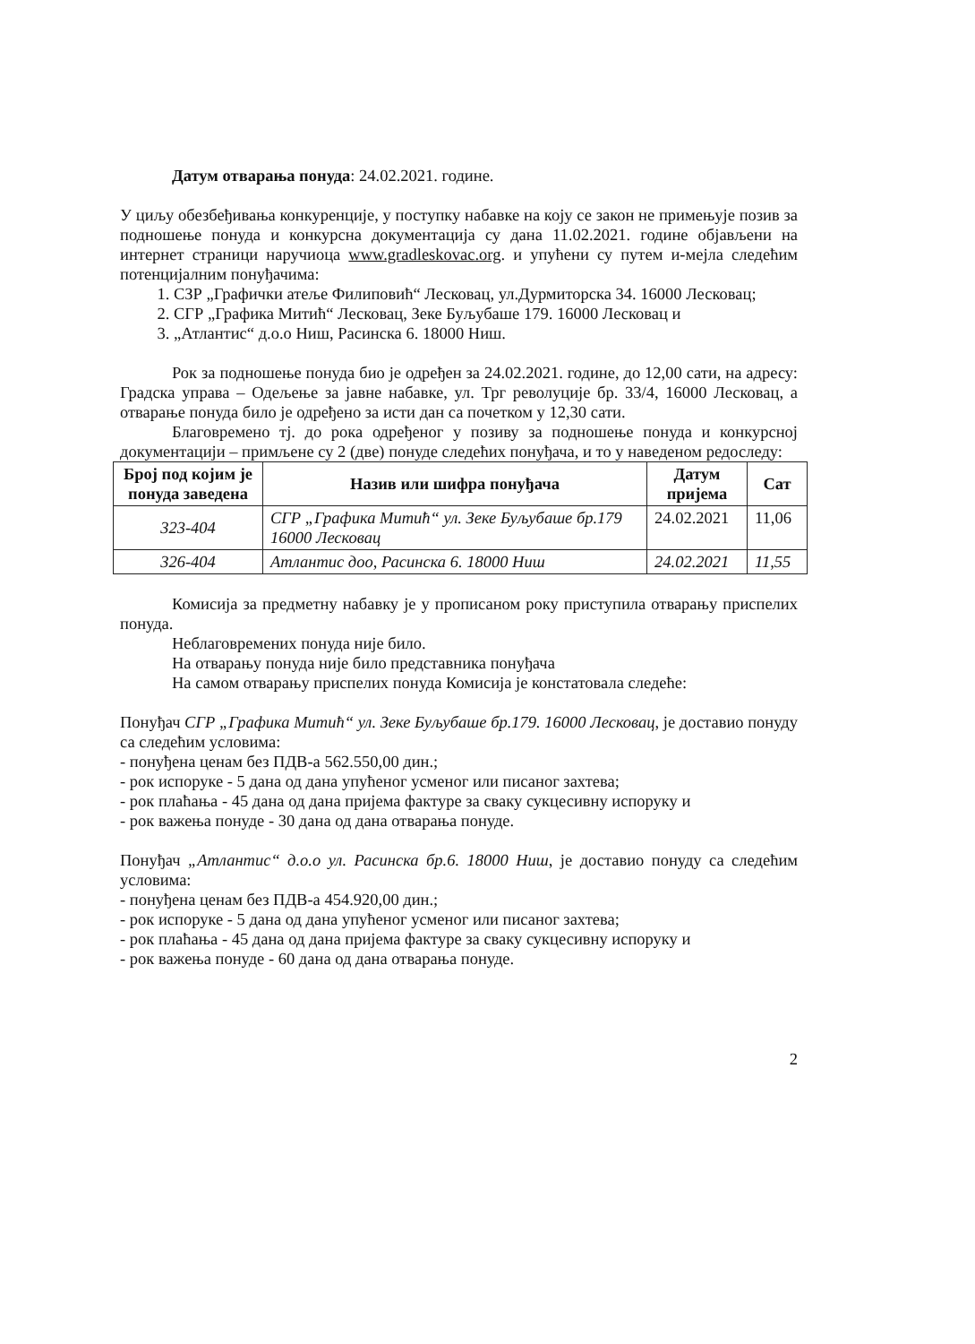Датум отварања понуда: 24.02.2021. године.
У циљу обезбеђивања конкуренције, у поступку набавке на коју се закон не примењује позив за подношење понуда и конкурсна документација су дана 11.02.2021. године објављени на интернет страници наручиоца www.gradleskovac.org. и упућени су путем и-мејла следећим потенцијалним понуђачима:
1. СЗР „Графички атеље Филиповић“ Лесковац, ул.Дурмиторска 34. 16000 Лесковац;
2. СГР „Графика Митић“ Лесковац, Зеке Буљубаше 179. 16000 Лесковац и
3. „Атлантис“ д.о.о Ниш, Расинска 6. 18000 Ниш.
Рок за подношење понуда био је одређен за 24.02.2021. године, до 12,00 сати, на адресу: Градска управа – Одељење за јавне набавке, ул. Трг револуције бр. 33/4, 16000 Лесковац, а отварање понуда било је одређено за исти дан са почетком у 12,30 сати.
Благовремено тј. до рока одређеног у позиву за подношење понуда и конкурсној документацији – примљене су 2 (две) понуде следећих понуђача, и то у наведеном редоследу:
| Број под којим је понуда заведена | Назив или шифра понуђача | Датум пријема | Сат |
| --- | --- | --- | --- |
| 323-404 | СГР „Графика Митић“ ул. Зеке Буљубаше бр.179 16000 Лесковац | 24.02.2021 | 11,06 |
| 326-404 | Атлантис доо, Расинска 6. 18000 Ниш | 24.02.2021 | 11,55 |
Комисија за предметну набавку је у прописаном року приступила отварању приспелих понуда.
Неблаговремених понуда није било.
На отварању понуда није било представника понуђача
На самом отварању приспелих понуда Комисија је констатовала следеће:
Понуђач СГР „Графика Митић“ ул. Зеке Буљубаше бр.179. 16000 Лесковац, је доставио понуду са следећим условима:
- понуђена ценам без ПДВ-а 562.550,00 дин.;
- рок испоруке - 5 дана од дана упућеног усменог или писаног захтева;
- рок плаћања - 45 дана од дана пријема фактуре за сваку сукцесивну испоруку и
- рок важења понуде - 30 дана од дана отварања понуде.
Понуђач „Атлантис“ д.о.о ул. Расинска бр.6. 18000 Ниш, је доставио понуду са следећим условима:
- понуђена ценам без ПДВ-а 454.920,00 дин.;
- рок испоруке - 5 дана од дана упућеног усменог или писаног захтева;
- рок плаћања - 45 дана од дана пријема фактуре за сваку сукцесивну испоруку и
- рок важења понуде - 60 дана од дана отварања понуде.
2